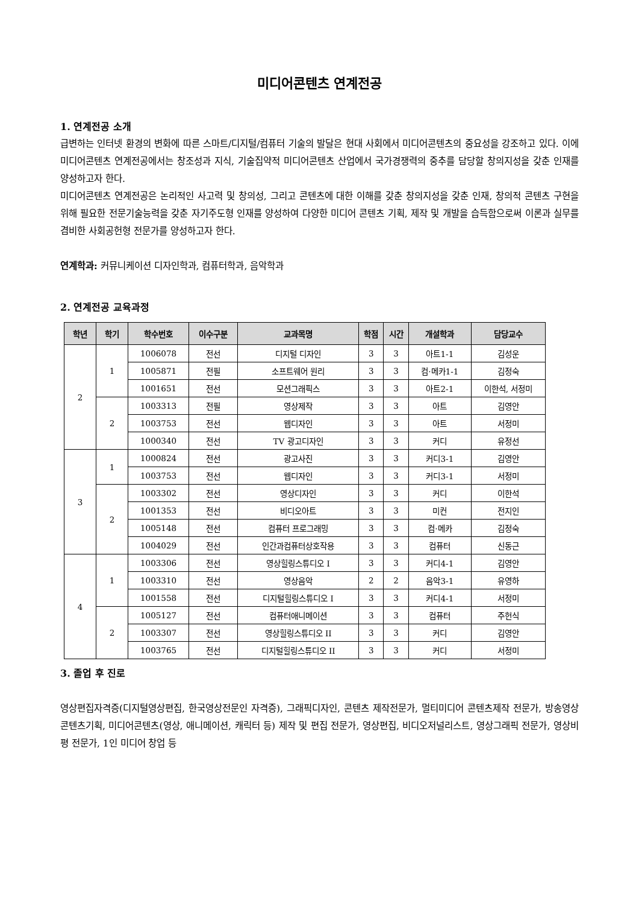미디어콘텐츠 연계전공
1. 연계전공 소개
급변하는 인터넷 환경의 변화에 따른 스마트/디지털/컴퓨터 기술의 발달은 현대 사회에서 미디어콘텐츠의 중요성을 강조하고 있다. 이에 미디어콘텐츠 연계전공에서는 창조성과 지식, 기술집약적 미디어콘텐츠 산업에서 국가경쟁력의 중추를 담당할 창의지성을 갖춘 인재를 양성하고자 한다.
미디어콘텐츠 연계전공은 논리적인 사고력 및 창의성, 그리고 콘텐츠에 대한 이해를 갖춘 창의지성을 갖춘 인재, 창의적 콘텐츠 구현을 위해 필요한 전문기술능력을 갖춘 자기주도형 인재를 양성하여 다양한 미디어 콘텐츠 기획, 제작 및 개발을 습득함으로써 이론과 실무를 겸비한 사회공헌형 전문가를 양성하고자 한다.
연계학과: 커뮤니케이션 디자인학과, 컴퓨터학과, 음악학과
2. 연계전공 교육과정
| 학년 | 학기 | 학수번호 | 이수구분 | 교과목명 | 학점 | 시간 | 개설학과 | 담당교수 |
| --- | --- | --- | --- | --- | --- | --- | --- | --- |
| 2 | 1 | 1006078 | 전선 | 디지털 디자인 | 3 | 3 | 아트1-1 | 김성운 |
| | | 1005871 | 전필 | 소프트웨어 원리 | 3 | 3 | 컴·메카1-1 | 김정숙 |
| | | 1001651 | 전선 | 모션그래픽스 | 3 | 3 | 아트2-1 | 이한석, 서정미 |
| | 2 | 1003313 | 전필 | 영상제작 | 3 | 3 | 아트 | 김영안 |
| | | 1003753 | 전선 | 웹디자인 | 3 | 3 | 아트 | 서정미 |
| | | 1000340 | 전선 | TV 광고디자인 | 3 | 3 | 커디 | 유정선 |
| 3 | 1 | 1000824 | 전선 | 광고사진 | 3 | 3 | 커디3-1 | 김영안 |
| | | 1003753 | 전선 | 웹디자인 | 3 | 3 | 커디3-1 | 서정미 |
| | 2 | 1003302 | 전선 | 영상디자인 | 3 | 3 | 커디 | 이한석 |
| | | 1001353 | 전선 | 비디오아트 | 3 | 3 | 미컨 | 전지인 |
| | | 1005148 | 전선 | 컴퓨터 프로그래밍 | 3 | 3 | 컴·메카 | 김정숙 |
| | | 1004029 | 전선 | 인간과컴퓨터상호작용 | 3 | 3 | 컴퓨터 | 신동근 |
| 4 | 1 | 1003306 | 전선 | 영상힐링스튜디오 I | 3 | 3 | 커디4-1 | 김영안 |
| | | 1003310 | 전선 | 영상음악 | 2 | 2 | 음악3-1 | 유영하 |
| | | 1001558 | 전선 | 디지털힐링스튜디오 I | 3 | 3 | 커디4-1 | 서정미 |
| | 2 | 1005127 | 전선 | 컴퓨터애니메이션 | 3 | 3 | 컴퓨터 | 주헌식 |
| | | 1003307 | 전선 | 영상힐링스튜디오 II | 3 | 3 | 커디 | 김영안 |
| | | 1003765 | 전선 | 디지털힐링스튜디오 II | 3 | 3 | 커디 | 서정미 |
3. 졸업 후 진로
영상편집자격증(디지털영상편집, 한국영상전문인 자격증), 그래픽디자인, 콘텐츠 제작전문가, 멀티미디어 콘텐츠제작 전문가, 방송영상콘텐츠기획, 미디어콘텐츠(영상, 애니메이션, 캐릭터 등) 제작 및 편집 전문가, 영상편집, 비디오저널리스트, 영상그래픽 전문가, 영상비평 전문가, 1인 미디어 창업 등